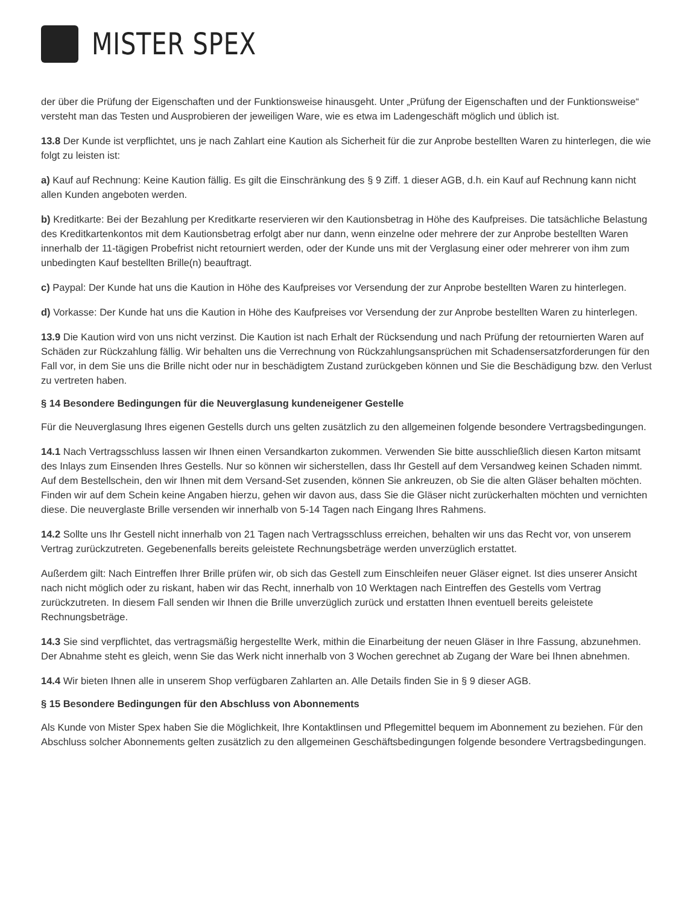MISTER SPEX
der über die Prüfung der Eigenschaften und der Funktionsweise hinausgeht. Unter „Prüfung der Eigenschaften und der Funktionsweise“ versteht man das Testen und Ausprobieren der jeweiligen Ware, wie es etwa im Ladengeschäft möglich und üblich ist.
13.8 Der Kunde ist verpflichtet, uns je nach Zahlart eine Kaution als Sicherheit für die zur Anprobe bestellten Waren zu hinterlegen, die wie folgt zu leisten ist:
a) Kauf auf Rechnung: Keine Kaution fällig. Es gilt die Einschränkung des § 9 Ziff. 1 dieser AGB, d.h. ein Kauf auf Rechnung kann nicht allen Kunden angeboten werden.
b) Kreditkarte: Bei der Bezahlung per Kreditkarte reservieren wir den Kautionsbetrag in Höhe des Kaufpreises. Die tatsächliche Belastung des Kreditkartenkontos mit dem Kautionsbetrag erfolgt aber nur dann, wenn einzelne oder mehrere der zur Anprobe bestellten Waren innerhalb der 11-tägigen Probefrist nicht retourniert werden, oder der Kunde uns mit der Verglasung einer oder mehrerer von ihm zum unbedingten Kauf bestellten Brille(n) beauftragt.
c) Paypal: Der Kunde hat uns die Kaution in Höhe des Kaufpreises vor Versendung der zur Anprobe bestellten Waren zu hinterlegen.
d) Vorkasse: Der Kunde hat uns die Kaution in Höhe des Kaufpreises vor Versendung der zur Anprobe bestellten Waren zu hinterlegen.
13.9 Die Kaution wird von uns nicht verzinst. Die Kaution ist nach Erhalt der Rücksendung und nach Prüfung der retournierten Waren auf Schäden zur Rückzahlung fällig. Wir behalten uns die Verrechnung von Rückzahlungsansprüchen mit Schadensersatzforderungen für den Fall vor, in dem Sie uns die Brille nicht oder nur in beschädigtem Zustand zurückgeben können und Sie die Beschädigung bzw. den Verlust zu vertreten haben.
§ 14 Besondere Bedingungen für die Neuverglasung kundeneigener Gestelle
Für die Neuverglasung Ihres eigenen Gestells durch uns gelten zusätzlich zu den allgemeinen folgende besondere Vertragsbedingungen.
14.1 Nach Vertragsschluss lassen wir Ihnen einen Versandkarton zukommen. Verwenden Sie bitte ausschließlich diesen Karton mitsamt des Inlays zum Einsenden Ihres Gestells. Nur so können wir sicherstellen, dass Ihr Gestell auf dem Versandweg keinen Schaden nimmt. Auf dem Bestellschein, den wir Ihnen mit dem Versand-Set zusenden, können Sie ankreuzen, ob Sie die alten Gläser behalten möchten. Finden wir auf dem Schein keine Angaben hierzu, gehen wir davon aus, dass Sie die Gläser nicht zurückerhalten möchten und vernichten diese. Die neuverglaste Brille versenden wir innerhalb von 5-14 Tagen nach Eingang Ihres Rahmens.
14.2 Sollte uns Ihr Gestell nicht innerhalb von 21 Tagen nach Vertragsschluss erreichen, behalten wir uns das Recht vor, von unserem Vertrag zurückzutreten. Gegebenenfalls bereits geleistete Rechnungsbeträge werden unverzüglich erstattet.
Außerdem gilt: Nach Eintreffen Ihrer Brille prüfen wir, ob sich das Gestell zum Einschleifen neuer Gläser eignet. Ist dies unserer Ansicht nach nicht möglich oder zu riskant, haben wir das Recht, innerhalb von 10 Werktagen nach Eintreffen des Gestells vom Vertrag zurückzutreten. In diesem Fall senden wir Ihnen die Brille unverzüglich zurück und erstatten Ihnen eventuell bereits geleistete Rechnungsbeträge.
14.3 Sie sind verpflichtet, das vertragsmäßig hergestellte Werk, mithin die Einarbeitung der neuen Gläser in Ihre Fassung, abzunehmen. Der Abnahme steht es gleich, wenn Sie das Werk nicht innerhalb von 3 Wochen gerechnet ab Zugang der Ware bei Ihnen abnehmen.
14.4 Wir bieten Ihnen alle in unserem Shop verfügbaren Zahlarten an. Alle Details finden Sie in § 9 dieser AGB.
§ 15 Besondere Bedingungen für den Abschluss von Abonnements
Als Kunde von Mister Spex haben Sie die Möglichkeit, Ihre Kontaktlinsen und Pflegemittel bequem im Abonnement zu beziehen. Für den Abschluss solcher Abonnements gelten zusätzlich zu den allgemeinen Geschäftsbedingungen folgende besondere Vertragsbedingungen.